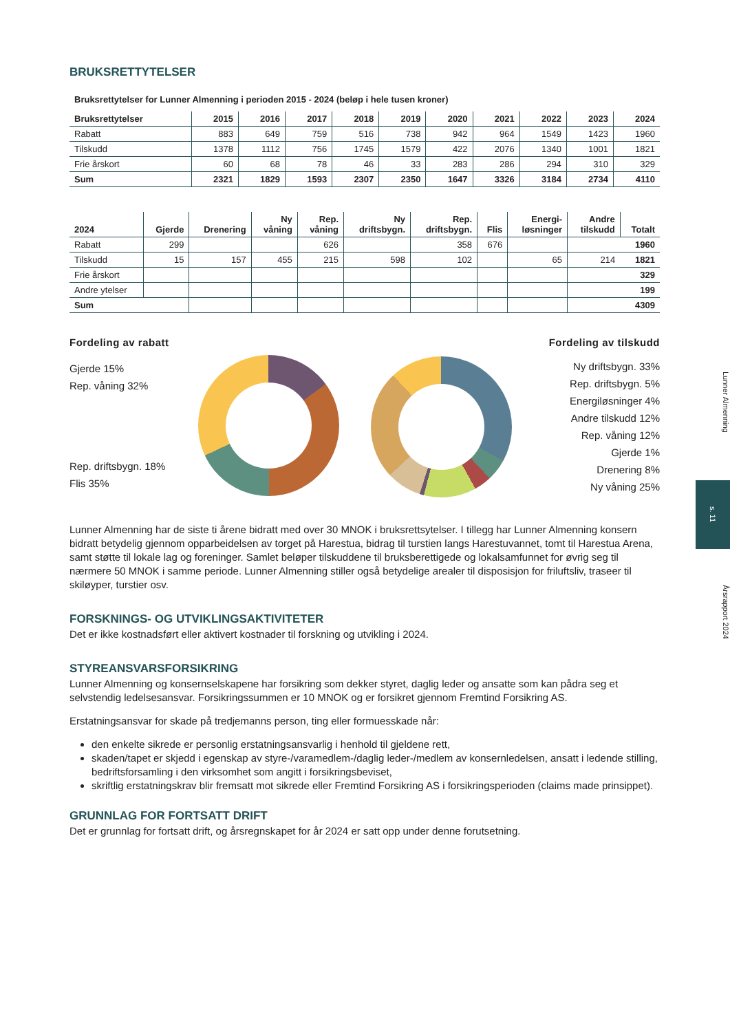BRUKSRETTYTELSER
Bruksrettytelser for Lunner Almenning i perioden 2015 - 2024 (beløp i hele tusen kroner)
| Bruksrettytelser | 2015 | 2016 | 2017 | 2018 | 2019 | 2020 | 2021 | 2022 | 2023 | 2024 |
| --- | --- | --- | --- | --- | --- | --- | --- | --- | --- | --- |
| Rabatt | 883 | 649 | 759 | 516 | 738 | 942 | 964 | 1549 | 1423 | 1960 |
| Tilskudd | 1378 | 1112 | 756 | 1745 | 1579 | 422 | 2076 | 1340 | 1001 | 1821 |
| Frie årskort | 60 | 68 | 78 | 46 | 33 | 283 | 286 | 294 | 310 | 329 |
| Sum | 2321 | 1829 | 1593 | 2307 | 2350 | 1647 | 3326 | 3184 | 2734 | 4110 |
| 2024 | Gjerde | Drenering | Ny våning | Rep. våning | Ny driftsbygn. | Rep. driftsbygn. | Flis | Energi- løsninger | Andre tilskudd | Totalt |
| --- | --- | --- | --- | --- | --- | --- | --- | --- | --- | --- |
| Rabatt | 299 | | | 626 | | 358 | 676 | | | 1960 |
| Tilskudd | 15 | 157 | 455 | 215 | 598 | 102 | | 65 | 214 | 1821 |
| Frie årskort | | | | | | | | | | 329 |
| Andre ytelser | | | | | | | | | | 199 |
| Sum | | | | | | | | | | 4309 |
Fordeling av rabatt
Gjerde 15%
Rep. våning 32%
Rep. driftsbygn. 18%
Flis 35%
Fordeling av tilskudd
Ny driftsbygn. 33%
Rep. driftsbygn. 5%
Energiløsninger 4%
Andre tilskudd 12%
Rep. våning 12%
Gjerde 1%
Drenering 8%
Ny våning 25%
Lunner Almenning har de siste ti årene bidratt med over 30 MNOK i bruksrettsytelser. I tillegg har Lunner Almenning konsern bidratt betydelig gjennom opparbeidelsen av torget på Harestua, bidrag til turstien langs Harestuvannet, tomt til Harestua Arena, samt støtte til lokale lag og foreninger. Samlet beløper tilskuddene til bruksberettigede og lokalsamfunnet for øvrig seg til nærmere 50 MNOK i samme periode. Lunner Almenning stiller også betydelige arealer til disposisjon for friluftsliv, traseer til skiløyper, turstier osv.
FORSKNINGS- OG UTVIKLINGSAKTIVITETER
Det er ikke kostnadsført eller aktivert kostnader til forskning og utvikling i 2024.
STYREANSVARSFORSIKRING
Lunner Almenning og konsernselskapene har forsikring som dekker styret, daglig leder og ansatte som kan pådra seg et selvstendig ledelsesansvar. Forsikringssummen er 10 MNOK og er forsikret gjennom Fremtind Forsikring AS.
Erstatningsansvar for skade på tredjemanns person, ting eller formuesskade når:
den enkelte sikrede er personlig erstatningsansvarlig i henhold til gjeldene rett,
skaden/tapet er skjedd i egenskap av styre-/varamedlem-/daglig leder-/medlem av konsernledelsen, ansatt i ledende stilling, bedriftsforsamling i den virksomhet som angitt i forsikringsbeviset,
skriftlig erstatningskrav blir fremsatt mot sikrede eller Fremtind Forsikring AS i forsikringsperioden (claims made prinsippet).
GRUNNLAG FOR FORTSATT DRIFT
Det er grunnlag for fortsatt drift, og årsregnskapet for år 2024 er satt opp under denne forutsetning.
Lunner Almenning
s. 11
Årsrapport 2024